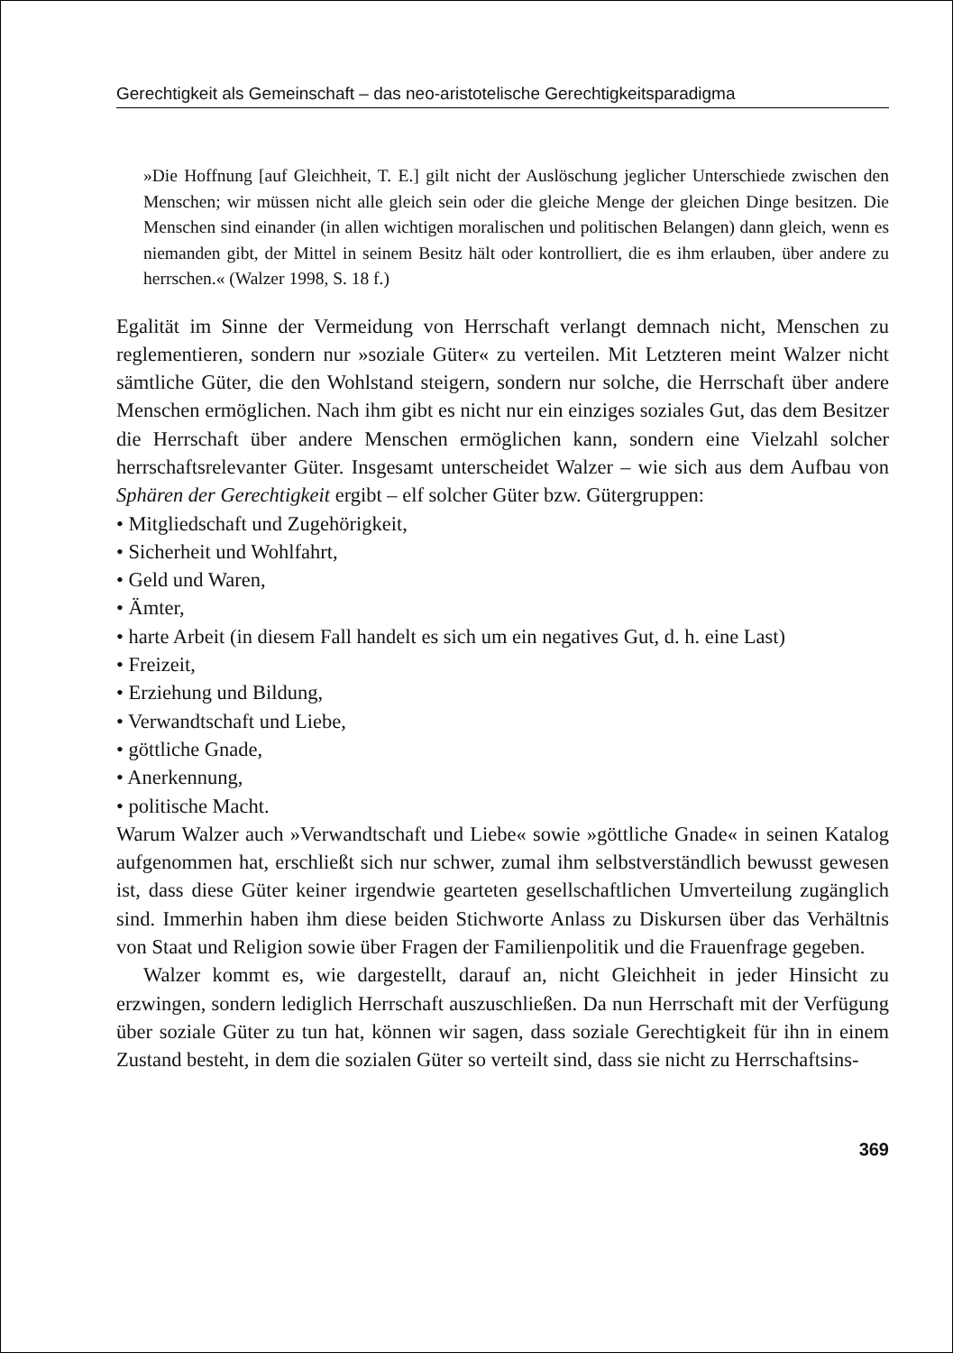Gerechtigkeit als Gemeinschaft – das neo-aristotelische Gerechtigkeitsparadigma
»Die Hoffnung [auf Gleichheit, T. E.] gilt nicht der Auslöschung jeglicher Unterschiede zwischen den Menschen; wir müssen nicht alle gleich sein oder die gleiche Menge der gleichen Dinge besitzen. Die Menschen sind einander (in allen wichtigen moralischen und politischen Belangen) dann gleich, wenn es niemanden gibt, der Mittel in seinem Besitz hält oder kontrolliert, die es ihm erlauben, über andere zu herrschen.« (Walzer 1998, S. 18 f.)
Egalität im Sinne der Vermeidung von Herrschaft verlangt demnach nicht, Menschen zu reglementieren, sondern nur »soziale Güter« zu verteilen. Mit Letzteren meint Walzer nicht sämtliche Güter, die den Wohlstand steigern, sondern nur solche, die Herrschaft über andere Menschen ermöglichen. Nach ihm gibt es nicht nur ein einziges soziales Gut, das dem Besitzer die Herrschaft über andere Menschen ermöglichen kann, sondern eine Vielzahl solcher herrschaftsrelevanter Güter. Insgesamt unterscheidet Walzer – wie sich aus dem Aufbau von Sphären der Gerechtigkeit ergibt – elf solcher Güter bzw. Gütergruppen:
• Mitgliedschaft und Zugehörigkeit,
• Sicherheit und Wohlfahrt,
• Geld und Waren,
• Ämter,
• harte Arbeit (in diesem Fall handelt es sich um ein negatives Gut, d. h. eine Last)
• Freizeit,
• Erziehung und Bildung,
• Verwandtschaft und Liebe,
• göttliche Gnade,
• Anerkennung,
• politische Macht.
Warum Walzer auch »Verwandtschaft und Liebe« sowie »göttliche Gnade« in seinen Katalog aufgenommen hat, erschließt sich nur schwer, zumal ihm selbstverständlich bewusst gewesen ist, dass diese Güter keiner irgendwie gearteten gesellschaftlichen Umverteilung zugänglich sind. Immerhin haben ihm diese beiden Stichworte Anlass zu Diskursen über das Verhältnis von Staat und Religion sowie über Fragen der Familienpolitik und die Frauenfrage gegeben.
Walzer kommt es, wie dargestellt, darauf an, nicht Gleichheit in jeder Hinsicht zu erzwingen, sondern lediglich Herrschaft auszuschließen. Da nun Herrschaft mit der Verfügung über soziale Güter zu tun hat, können wir sagen, dass soziale Gerechtigkeit für ihn in einem Zustand besteht, in dem die sozialen Güter so verteilt sind, dass sie nicht zu Herrschaftsins-
369